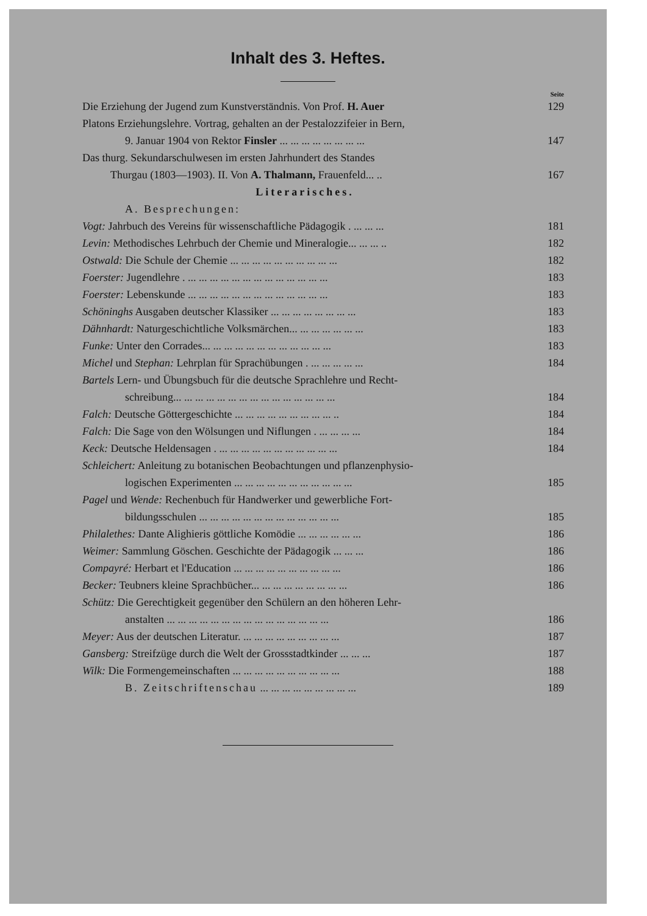Inhalt des 3. Heftes.
Seite
Die Erziehung der Jugend zum Kunstverständnis. Von Prof. H. Auer 129
Platons Erziehungslehre. Vortrag, gehalten an der Pestalozzifeier in Bern,
9. Januar 1904 von Rektor Finsler ... ... ... ... ... ... ... ... 147
Das thurg. Sekundarschulwesen im ersten Jahrhundert des Standes
Thurgau (1803—1903). II. Von A. Thalmann, Frauenfeld... .. 167
Literarisches.
A. Besprechungen:
Vogt: Jahrbuch des Vereins für wissenschaftliche Pädagogik . ... ... ... 181
Levin: Methodisches Lehrbuch der Chemie und Mineralogie... ... ... .. 182
Ostwald: Die Schule der Chemie ... ... ... ... ... ... ... ... ... ... 182
Foerster: Jugendlehre . ... ... ... ... ... ... ... ... ... ... ... ... ... 183
Foerster: Lebenskunde ... ... ... ... ... ... ... ... ... ... ... ... ... 183
Schöninghs Ausgaben deutscher Klassiker ... ... ... ... ... ... ... ... 183
Dähnhardt: Naturgeschichtliche Volksmärchen... ... ... ... ... ... ... 183
Funke: Unter den Corrades... ... ... ... ... ... ... ... ... ... ... ... 183
Michel und Stephan: Lehrplan für Sprachübungen . ... ... ... ... ... 184
Bartels Lern- und Übungsbuch für die deutsche Sprachlehre und Recht-
schreibung... ... ... ... ... ... ... ... ... ... ... ... ... ... ... 184
Falch: Deutsche Göttergeschichte ... ... ... ... ... ... ... ... ... .. 184
Falch: Die Sage von den Wölsungen und Niflungen . ... ... ... ... 184
Keck: Deutsche Heldensagen . ... ... ... ... ... ... ... ... ... ... ... 184
Schleichert: Anleitung zu botanischen Beobachtungen und pflanzenphysio-
logischen Experimenten ... ... ... ... ... ... ... ... ... ... ... 185
Pagel und Wende: Rechenbuch für Handwerker und gewerbliche Fort-
bildungsschulen ... ... ... ... ... ... ... ... ... ... ... ... ... 185
Philalethes: Dante Alighieris göttliche Komödie ... ... ... ... ... ... 186
Weimer: Sammlung Göschen. Geschichte der Pädagogik ... ... ... 186
Compayré: Herbart et l'Education ... ... ... ... ... ... ... ... ... ... 186
Becker: Teubners kleine Sprachbücher... ... ... ... ... ... ... ... ... 186
Schütz: Die Gerechtigkeit gegenüber den Schülern an den höheren Lehr-
anstalten ... ... ... ... ... ... ... ... ... ... ... ... ... ... ... 186
Meyer: Aus der deutschen Literatur. ... ... ... ... ... ... ... ... ... 187
Gansberg: Streifzüge durch die Welt der Grossstadtkinder ... ... ... 187
Wilk: Die Formengemeinschaften ... ... ... ... ... ... ... ... ... ... 188
B. Zeitschriftenschau ... ... ... ... ... ... ... ... ... 189